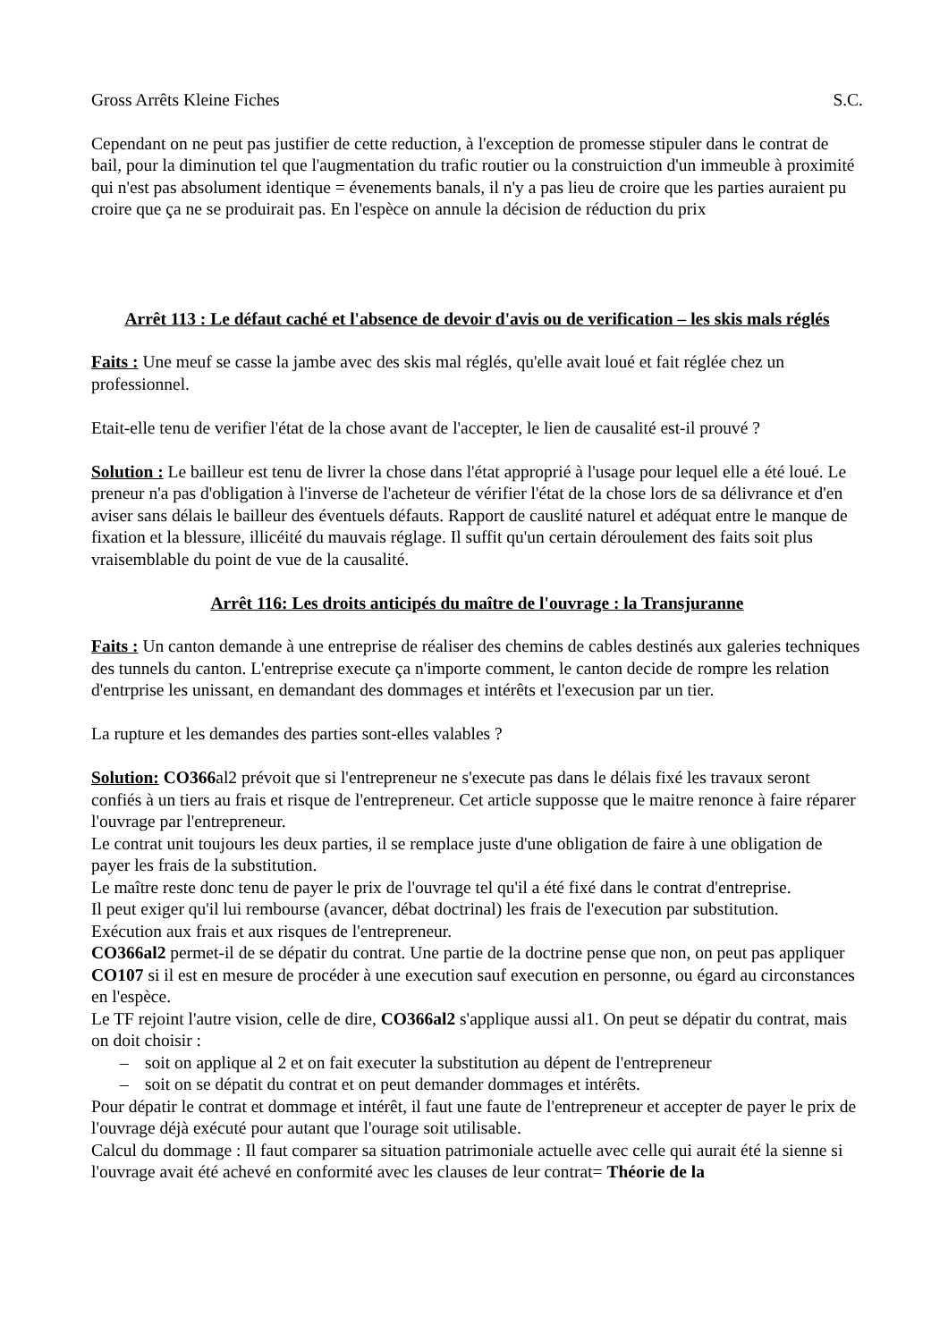Gross Arrêts Kleine Fiches S.C.
Cependant on ne peut pas justifier de cette reduction, à l'exception de promesse stipuler dans le contrat de bail, pour la diminution tel que l'augmentation du trafic routier ou la construiction d'un immeuble à proximité qui n'est pas absolument identique = évenements banals, il n'y a pas lieu de croire que les parties auraient pu croire que ça ne se produirait pas. En l'espèce on annule la décision de réduction du prix
Arrêt 113 : Le défaut caché et l'absence de devoir d'avis ou de verification – les skis mals réglés
Faits : Une meuf se casse la jambe avec des skis mal réglés, qu'elle avait loué et fait réglée chez un professionnel.
Etait-elle tenu de verifier l'état de la chose avant de l'accepter, le lien de causalité est-il prouvé ?
Solution : Le bailleur est tenu de livrer la chose dans l'état approprié à l'usage pour lequel elle a été loué. Le preneur n'a pas d'obligation à l'inverse de l'acheteur de vérifier l'état de la chose lors de sa délivrance et d'en aviser sans délais le bailleur des éventuels défauts. Rapport de causlité naturel et adéquat entre le manque de fixation et la blessure, illicéité du mauvais réglage. Il suffit qu'un certain déroulement des faits soit plus vraisemblable du point de vue de la causalité.
Arrêt 116: Les droits anticipés du maître de l'ouvrage : la Transjuranne
Faits : Un canton demande à une entreprise de réaliser des chemins de cables destinés aux galeries techniques des tunnels du canton. L'entreprise execute ça n'importe comment, le canton decide de rompre les relation d'entrprise les unissant, en demandant des dommages et intérêts et l'execusion par un tier.
La rupture et les demandes des parties sont-elles valables ?
Solution: CO366al2 prévoit que si l'entrepreneur ne s'execute pas dans le délais fixé les travaux seront confiés à un tiers au frais et risque de l'entrepreneur. Cet article supposse que le maitre renonce à faire réparer l'ouvrage par l'entrepreneur.
Le contrat unit toujours les deux parties, il se remplace juste d'une obligation de faire à une obligation de payer les frais de la substitution.
Le maître reste donc tenu de payer le prix de l'ouvrage tel qu'il a été fixé dans le contrat d'entreprise.
Il peut exiger qu'il lui rembourse (avancer, débat doctrinal) les frais de l'execution par substitution.
Exécution aux frais et aux risques de l'entrepreneur.
CO366al2 permet-il de se dépatir du contrat. Une partie de la doctrine pense que non, on peut pas appliquer CO107 si il est en mesure de procéder à une execution sauf execution en personne, ou égard au circonstances en l'espèce.
Le TF rejoint l'autre vision, celle de dire, CO366al2 s'applique aussi al1. On peut se dépatir du contrat, mais on doit choisir :
– soit on applique al 2 et on fait executer la substitution au dépent de l'entrepreneur
– soit on se dépatit du contrat et on peut demander dommages et intérêts.
Pour dépatir le contrat et dommage et intérêt, il faut une faute de l'entrepreneur et accepter de payer le prix de l'ouvrage déjà exécuté pour autant que l'ourage soit utilisable.
Calcul du dommage : Il faut comparer sa situation patrimoniale actuelle avec celle qui aurait été la sienne si l'ouvrage avait été achevé en conformité avec les clauses de leur contrat= Théorie de la